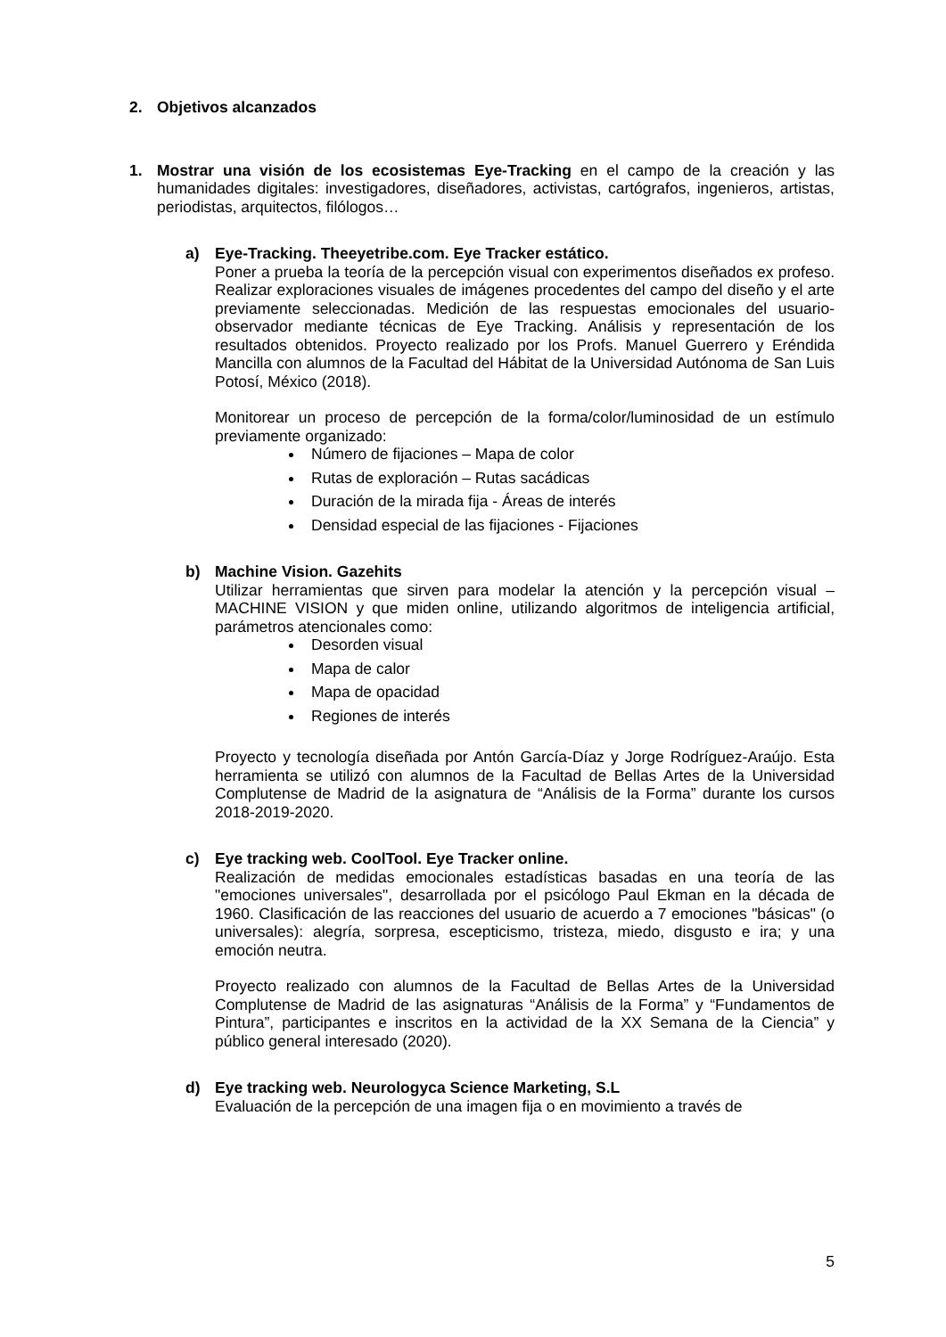2. Objetivos alcanzados
1. Mostrar una visión de los ecosistemas Eye-Tracking en el campo de la creación y las humanidades digitales: investigadores, diseñadores, activistas, cartógrafos, ingenieros, artistas, periodistas, arquitectos, filólogos…
a) Eye-Tracking. Theeyetribe.com. Eye Tracker estático.
Poner a prueba la teoría de la percepción visual con experimentos diseñados ex profeso. Realizar exploraciones visuales de imágenes procedentes del campo del diseño y el arte previamente seleccionadas. Medición de las respuestas emocionales del usuario-observador mediante técnicas de Eye Tracking. Análisis y representación de los resultados obtenidos. Proyecto realizado por los Profs. Manuel Guerrero y Eréndida Mancilla con alumnos de la Facultad del Hábitat de la Universidad Autónoma de San Luis Potosí, México (2018).
Monitorear un proceso de percepción de la forma/color/luminosidad de un estímulo previamente organizado:
Número de fijaciones – Mapa de color
Rutas de exploración – Rutas sacádicas
Duración de la mirada fija - Áreas de interés
Densidad especial de las fijaciones - Fijaciones
b) Machine Vision. Gazehits
Utilizar herramientas que sirven para modelar la atención y la percepción visual – MACHINE VISION y que miden online, utilizando algoritmos de inteligencia artificial, parámetros atencionales como:
Desorden visual
Mapa de calor
Mapa de opacidad
Regiones de interés
Proyecto y tecnología diseñada por Antón García-Díaz y Jorge Rodríguez-Araújo. Esta herramienta se utilizó con alumnos de la Facultad de Bellas Artes de la Universidad Complutense de Madrid de la asignatura de “Análisis de la Forma” durante los cursos 2018-2019-2020.
c) Eye tracking web. CoolTool. Eye Tracker online.
Realización de medidas emocionales estadísticas basadas en una teoría de las "emociones universales", desarrollada por el psicólogo Paul Ekman en la década de 1960. Clasificación de las reacciones del usuario de acuerdo a 7 emociones "básicas" (o universales): alegría, sorpresa, escepticismo, tristeza, miedo, disgusto e ira; y una emoción neutra.
Proyecto realizado con alumnos de la Facultad de Bellas Artes de la Universidad Complutense de Madrid de las asignaturas “Análisis de la Forma” y “Fundamentos de Pintura”, participantes e inscritos en la actividad de la XX Semana de la Ciencia” y público general interesado (2020).
d) Eye tracking web. Neurologyca Science Marketing, S.L
Evaluación de la percepción de una imagen fija o en movimiento a través de
5